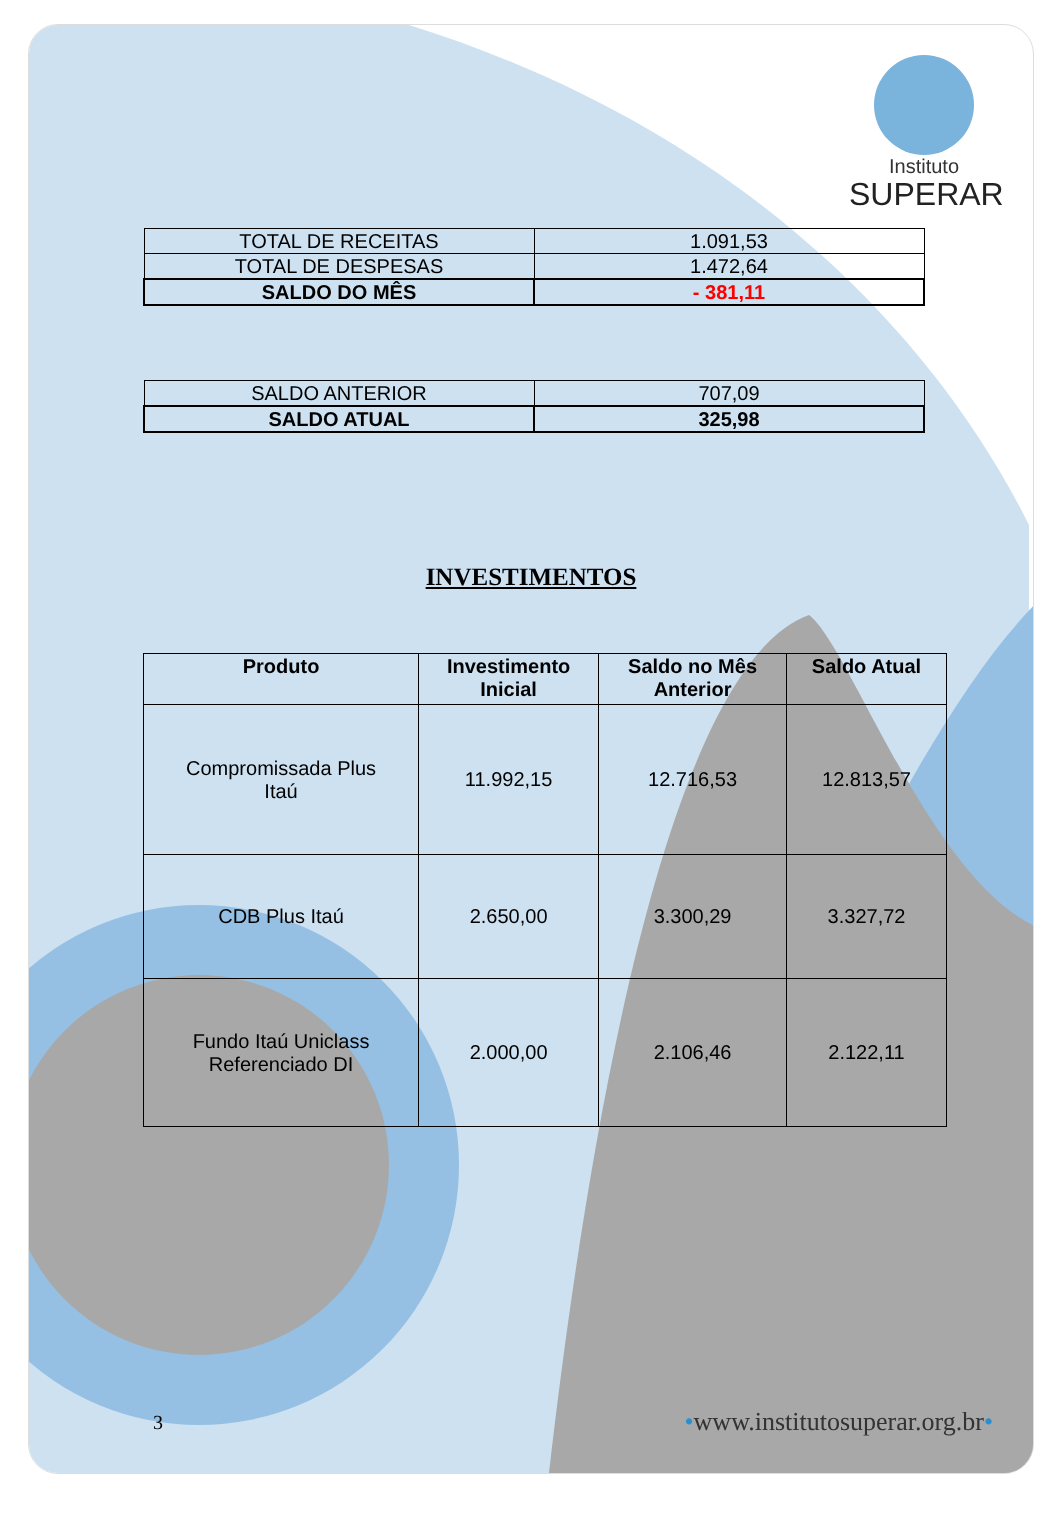Instituto
SUPERAR
| TOTAL DE RECEITAS | 1.091,53 |
| TOTAL DE DESPESAS | 1.472,64 |
| SALDO DO MÊS | - 381,11 |
| SALDO ANTERIOR | 707,09 |
| SALDO ATUAL | 325,98 |
INVESTIMENTOS
| Produto | Investimento Inicial | Saldo no Mês Anterior | Saldo Atual |
| --- | --- | --- | --- |
| Compromissada Plus Itaú | 11.992,15 | 12.716,53 | 12.813,57 |
| CDB Plus Itaú | 2.650,00 | 3.300,29 | 3.327,72 |
| Fundo Itaú Uniclass Referenciado DI | 2.000,00 | 2.106,46 | 2.122,11 |
3 •www.institutosuperar.org.br•